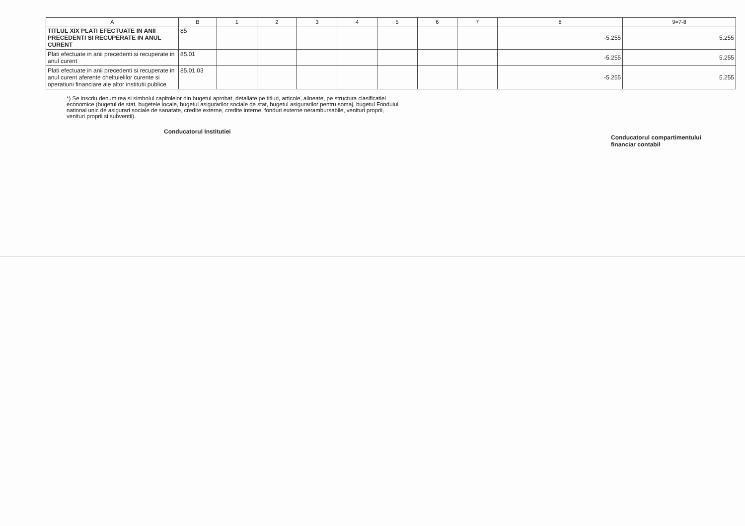| A | B | 1 | 2 | 3 | 4 | 5 | 6 | 7 | 8 | 9=7-8 |
| --- | --- | --- | --- | --- | --- | --- | --- | --- | --- | --- |
| TITLUL XIX PLATI EFECTUATE IN ANII PRECEDENTI SI RECUPERATE IN ANUL CURENT | 85 | | | | | | | | -5.255 | 5.255 |
| Plati efectuate in anii precedenti si recuperate in anul curent | 85.01 | | | | | | | | -5.255 | 5.255 |
| Plati efectuate in anii precedenti si recuperate in anul curent aferente cheltuielilor curente si operatiuni financiare ale altor institutii publice | 85.01.03 | | | | | | | | -5.255 | 5.255 |
*) Se inscriu denumirea si simbolul capitolelor din bugetul aprobat, detaliate pe titluri, articole, alineate, pe structura clasificatiei economice (bugetul de stat, bugetele locale, bugetul asigurarilor sociale de stat, bugetul asigurarilor pentru somaj, bugetul Fondului national unic de asigurari sociale de sanatate, credite externe, credite interne, fonduri externe nerambursabile, venituri proprii, venituri proprii si subventii).
Conducatorul Institutiei
Conducatorul compartimentului
financiar contabil